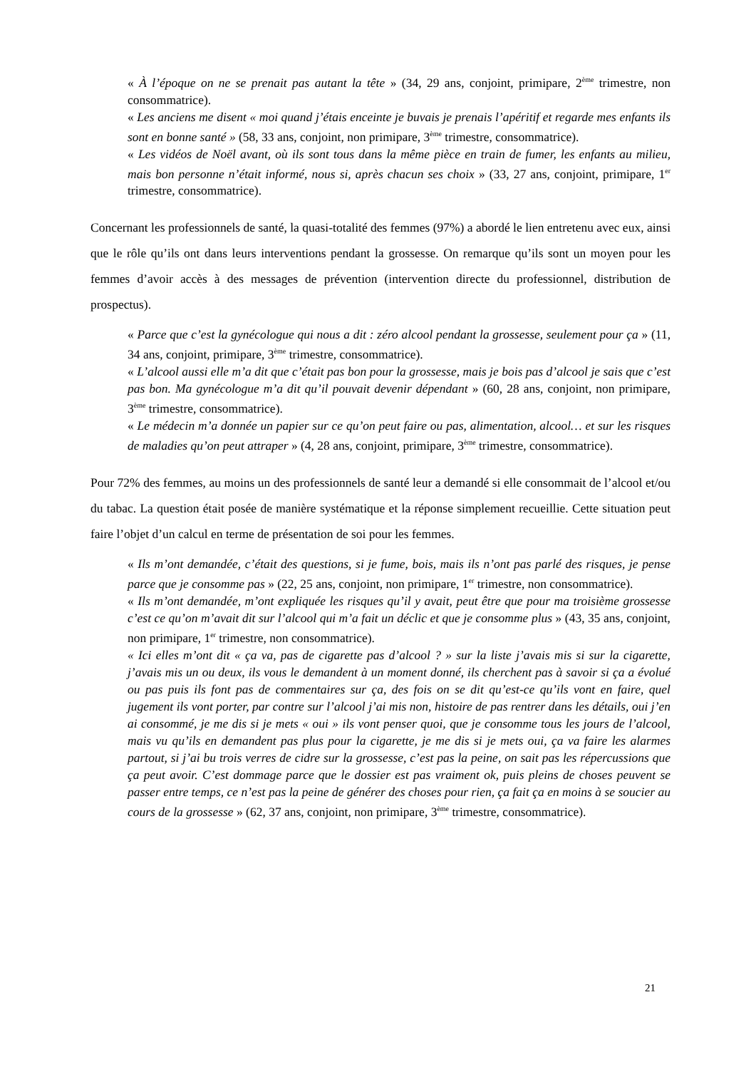« À l’époque on ne se prenait pas autant la tête » (34, 29 ans, conjoint, primipare, 2<sup>ème</sup> trimestre, non consommatrice).
« Les anciens me disent « moi quand j’étais enceinte je buvais je prenais l’apéritif et regarde mes enfants ils sont en bonne santé » (58, 33 ans, conjoint, non primipare, 3<sup>ème</sup> trimestre, consommatrice).
« Les vidéos de Noël avant, où ils sont tous dans la même pièce en train de fumer, les enfants au milieu, mais bon personne n’était informé, nous si, après chacun ses choix » (33, 27 ans, conjoint, primipare, 1<sup>er</sup> trimestre, consommatrice).
Concernant les professionnels de santé, la quasi-totalité des femmes (97%) a abordé le lien entretenu avec eux, ainsi que le rôle qu’ils ont dans leurs interventions pendant la grossesse. On remarque qu’ils sont un moyen pour les femmes d’avoir accès à des messages de prévention (intervention directe du professionnel, distribution de prospectus).
« Parce que c’est la gynécologue qui nous a dit : zéro alcool pendant la grossesse, seulement pour ça » (11, 34 ans, conjoint, primipare, 3<sup>ème</sup> trimestre, consommatrice).
« L’alcool aussi elle m’a dit que c’était pas bon pour la grossesse, mais je bois pas d’alcool je sais que c’est pas bon. Ma gynécologue m’a dit qu’il pouvait devenir dépendant » (60, 28 ans, conjoint, non primipare, 3<sup>ème</sup> trimestre, consommatrice).
« Le médecin m’a donnée un papier sur ce qu’on peut faire ou pas, alimentation, alcool… et sur les risques de maladies qu’on peut attraper » (4, 28 ans, conjoint, primipare, 3<sup>ème</sup> trimestre, consommatrice).
Pour 72% des femmes, au moins un des professionnels de santé leur a demandé si elle consommait de l’alcool et/ou du tabac. La question était posée de manière systématique et la réponse simplement recueillie. Cette situation peut faire l’objet d’un calcul en terme de présentation de soi pour les femmes.
« Ils m’ont demandée, c’était des questions, si je fume, bois, mais ils n’ont pas parlé des risques, je pense parce que je consomme pas » (22, 25 ans, conjoint, non primipare, 1<sup>er</sup> trimestre, non consommatrice).
« Ils m’ont demandée, m’ont expliquée les risques qu’il y avait, peut être que pour ma troisième grossesse c’est ce qu’on m’avait dit sur l’alcool qui m’a fait un déclic et que je consomme plus » (43, 35 ans, conjoint, non primipare, 1<sup>er</sup> trimestre, non consommatrice).
« Ici elles m’ont dit « ça va, pas de cigarette pas d’alcool ? » sur la liste j’avais mis si sur la cigarette, j’avais mis un ou deux, ils vous le demandent à un moment donné, ils cherchent pas à savoir si ça a évolué ou pas puis ils font pas de commentaires sur ça, des fois on se dit qu’est-ce qu’ils vont en faire, quel jugement ils vont porter, par contre sur l’alcool j’ai mis non, histoire de pas rentrer dans les détails, oui j’en ai consommé, je me dis si je mets « oui » ils vont penser quoi, que je consomme tous les jours de l’alcool, mais vu qu’ils en demandent pas plus pour la cigarette, je me dis si je mets oui, ça va faire les alarmes partout, si j’ai bu trois verres de cidre sur la grossesse, c’est pas la peine, on sait pas les répercussions que ça peut avoir. C’est dommage parce que le dossier est pas vraiment ok, puis pleins de choses peuvent se passer entre temps, ce n’est pas la peine de générer des choses pour rien, ça fait ça en moins à se soucier au cours de la grossesse » (62, 37 ans, conjoint, non primipare, 3<sup>ème</sup> trimestre, consommatrice).
21